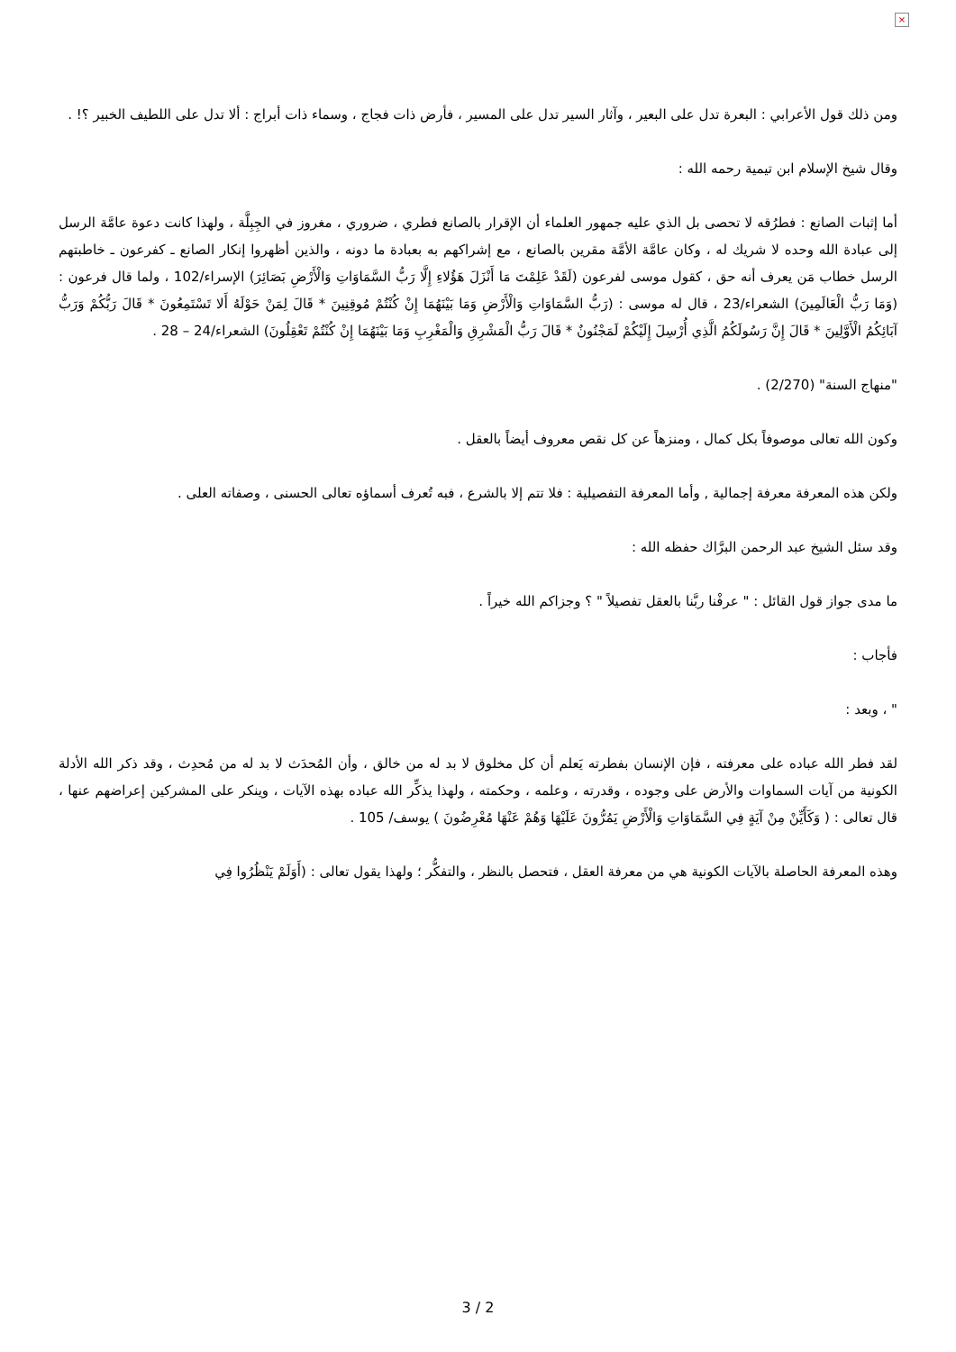×
ومن ذلك قول الأعرابي : البعرة تدل على البعير ، وآثار السير تدل على المسير ، فأرض ذات فجاج ، وسماء ذات أبراج : ألا تدل على اللطيف الخبير ؟! .
وقال شيخ الإسلام ابن تيمية رحمه الله :
أما إثبات الصانع : فطرُقه لا تحصى بل الذي عليه جمهور العلماء أن الإقرار بالصانع فطري ، ضروري ، مغروز في الجِبِلَّة ، ولهذا كانت دعوة عامَّة الرسل إلى عبادة الله وحده لا شريك له ، وكان عامَّة الأمَّة مقرين بالصانع ، مع إشراكهم به بعبادة ما دونه ، والذين أظهروا إنكار الصانع ـ كفرعون ـ خاطبتهم الرسل خطاب مَن يعرف أنه حق ، كقول موسى لفرعون (لَقَدْ عَلِمْتَ مَا أَنْزَلَ هَؤُلاءِ إِلَّا رَبُّ السَّمَاوَاتِ وَالْأَرْضِ بَصَائِرَ) الإسراء/102 ، ولما قال فرعون : (وَمَا رَبُّ الْعَالَمِينَ) الشعراء/23 ، قال له موسى : (رَبُّ السَّمَاوَاتِ وَالْأَرْضِ وَمَا بَيْنَهُمَا إِنْ كُنْتُمْ مُوقِنِينَ * قَالَ لِمَنْ حَوْلَهُ أَلا تَسْتَمِعُونَ * قَالَ رَبُّكُمْ وَرَبُّ آبَائِكُمُ الْأَوَّلِينَ * قَالَ إِنَّ رَسُولَكُمُ الَّذِي أُرْسِلَ إِلَيْكُمْ لَمَجْنُونٌ * قَالَ رَبُّ الْمَشْرِقِ وَالْمَغْرِبِ وَمَا بَيْنَهُمَا إِنْ كُنْتُمْ تَعْقِلُونَ) الشعراء/24 – 28 .
"منهاج السنة" (2/270) .
وكون الله تعالى موصوفاً بكل كمال ، ومنزهاً عن كل نقص معروف أيضاً بالعقل .
ولكن هذه المعرفة معرفة إجمالية , وأما المعرفة التفصيلية : فلا تتم إلا بالشرع ، فبه تُعرف أسماؤه تعالى الحسنى ، وصفاته العلى .
وقد سئل الشيخ عبد الرحمن البرَّاك حفظه الله :
ما مدى جواز قول القائل : " عرفْنا ربَّنا بالعقل تفصيلاً " ؟ وجزاكم الله خيراً .
فأجاب :
" ، وبعد :
لقد فطر الله عباده على معرفته ، فإن الإنسان بفطرته يَعلم أن كل مخلوق لا بد له من خالق ، وأن المُحدَث لا بد له من مُحدِث ، وقد ذكر الله الأدلة الكونية من آيات السماوات والأرض على وجوده ، وقدرته ، وعلمه ، وحكمته ، ولهذا يذكِّر الله عباده بهذه الآيات ، وينكر على المشركين إعراضهم عنها ، قال تعالى : ( وَكَأَيِّنْ مِنْ آيَةٍ فِي السَّمَاوَاتِ وَالْأَرْضِ يَمُرُّونَ عَلَيْهَا وَهُمْ عَنْهَا مُعْرِضُونَ ) يوسف/ 105 .
وهذه المعرفة الحاصلة بالآيات الكونية هي من معرفة العقل ، فتحصل بالنظر ، والتفكُّر ؛ ولهذا يقول تعالى : (أَوَلَمْ يَنْظُرُوا فِي
3 / 2